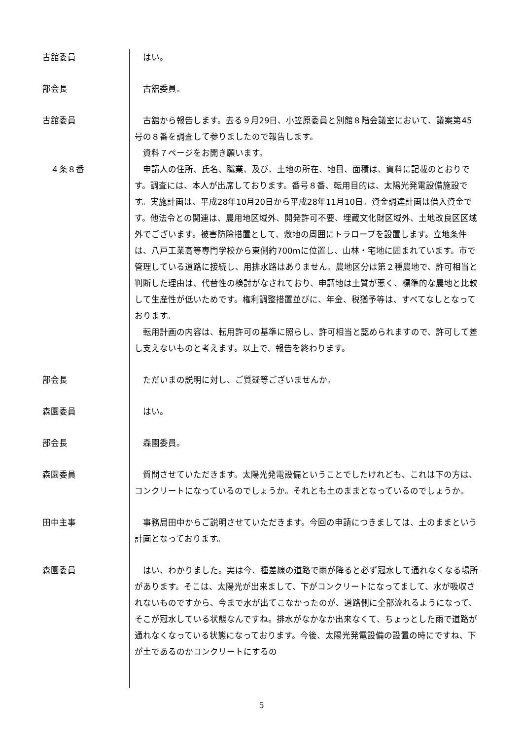古舘委員 はい。
部会長 古舘委員。
古舘委員 古舘から報告します。去る９月29日、小笠原委員と別館８階会議室において、議案第45号の８番を調査して参りましたので報告します。
資料７ページをお開き願います。
　４条８番 申請人の住所、氏名、職業、及び、土地の所在、地目、面積は、資料に記載のとおりです。調査には、本人が出席しております。番号８番、転用目的は、太陽光発電設備施設です。実施計画は、平成28年10月20日から平成28年11月10日。資金調達計画は借入資金です。他法令との関連は、農用地区域外、開発許可不要、埋蔵文化財区域外、土地改良区区域外でございます。被害防除措置として、敷地の周囲にトラロープを設置します。立地条件は、八戸工業高等専門学校から東側約700ｍに位置し、山林・宅地に囲まれています。市で管理している道路に接続し、用排水路はありません。農地区分は第２種農地で、許可相当と判断した理由は、代替性の検討がなされており、申請地は土質が悪く、標準的な農地と比較して生産性が低いためです。権利調整措置並びに、年金、税猶予等は、すべてなしとなっております。
転用計画の内容は、転用許可の基準に照らし、許可相当と認められますので、許可して差し支えないものと考えます。以上で、報告を終わります。
部会長 ただいまの説明に対し、ご質疑等ございませんか。
森園委員 はい。
部会長 森園委員。
森園委員 質問させていただきます。太陽光発電設備ということでしたけれども、これは下の方は、コンクリートになっているのでしょうか。それとも土のままとなっているのでしょうか。
田中主事 事務局田中からご説明させていただきます。今回の申請につきましては、土のままという計画となっております。
森園委員 はい、わかりました。実は今、種差線の道路で雨が降ると必ず冠水して通れなくなる場所があります。そこは、太陽光が出来まして、下がコンクリートになってまして、水が吸収されないものですから、今まで水が出てこなかったのが、道路側に全部流れるようになって、そこが冠水している状態なんですね。排水がなかなか出来なくて、ちょっとした雨で道路が通れなくなっている状態になっております。今後、太陽光発電設備の設置の時にですね、下が土であるのかコンクリートにするの
5